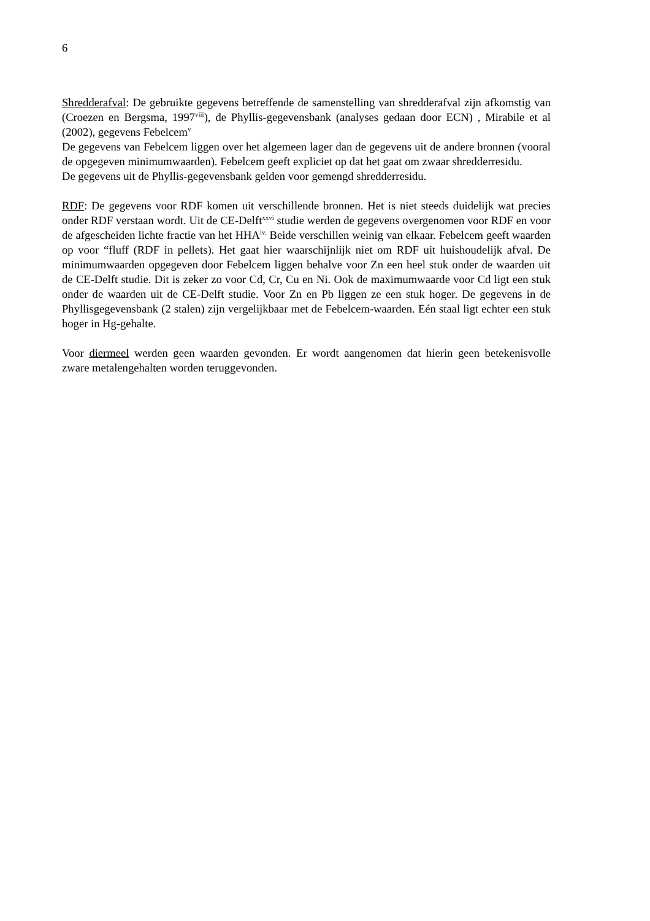6
Shredderafval: De gebruikte gegevens betreffende de samenstelling van shredderafval zijn afkomstig van (Croezen en Bergsma, 1997<sup>viii</sup>), de Phyllis-gegevensbank (analyses gedaan door ECN) , Mirabile et al (2002), gegevens Febelcem<sup>v</sup>
De gegevens van Febelcem liggen over het algemeen lager dan de gegevens uit de andere bronnen (vooral de opgegeven minimumwaarden). Febelcem geeft expliciet op dat het gaat om zwaar shredderresidu.
De gegevens uit de Phyllis-gegevensbank gelden voor gemengd shredderresidu.
RDF: De gegevens voor RDF komen uit verschillende bronnen. Het is niet steeds duidelijk wat precies onder RDF verstaan wordt. Uit de CE-Delft<sup>xxvi</sup> studie werden de gegevens overgenomen voor RDF en voor de afgescheiden lichte fractie van het HHA<sup>iv.</sup> Beide verschillen weinig van elkaar. Febelcem geeft waarden op voor “fluff (RDF in pellets). Het gaat hier waarschijnlijk niet om RDF uit huishoudelijk afval. De minimumwaarden opgegeven door Febelcem liggen behalve voor Zn een heel stuk onder de waarden uit de CE-Delft studie. Dit is zeker zo voor Cd, Cr, Cu en Ni. Ook de maximumwaarde voor Cd ligt een stuk onder de waarden uit de CE-Delft studie. Voor Zn en Pb liggen ze een stuk hoger. De gegevens in de Phyllisgegevensbank (2 stalen) zijn vergelijkbaar met de Febelcem-waarden. Eén staal ligt echter een stuk hoger in Hg-gehalte.
Voor diermeel werden geen waarden gevonden. Er wordt aangenomen dat hierin geen betekenisvolle zware metalengehalten worden teruggevonden.